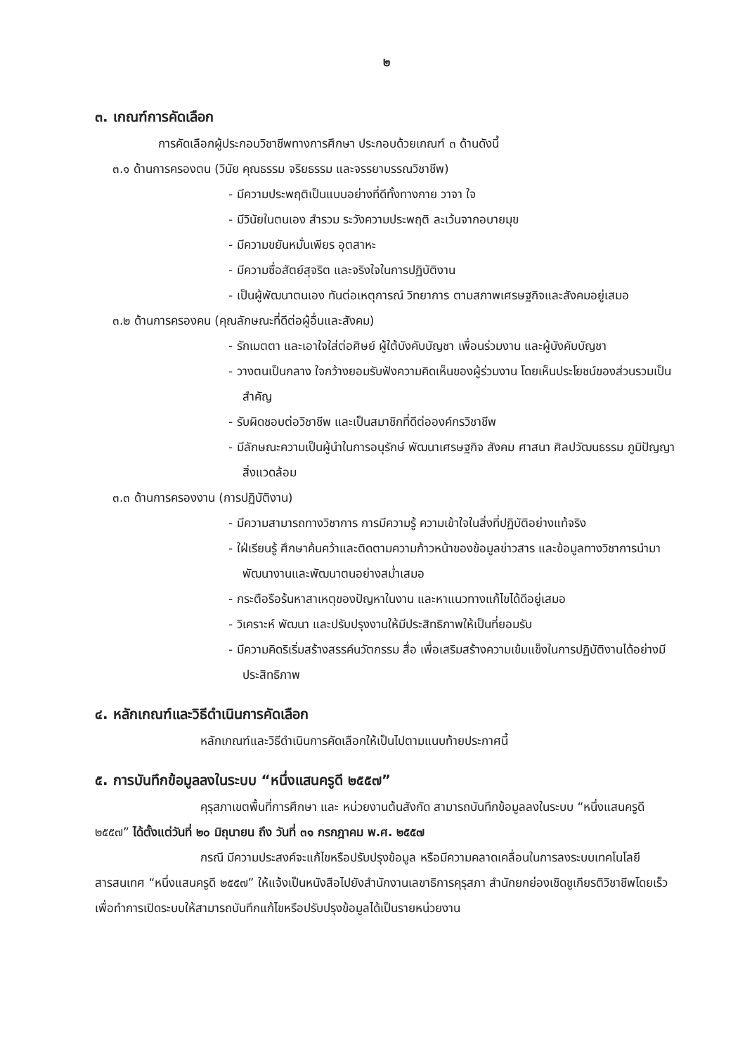๒
๓. เกณฑ์การคัดเลือก
การคัดเลือกผู้ประกอบวิชาชีพทางการศึกษา ประกอบด้วยเกณฑ์ ๓ ด้านดังนี้
๓.๑ ด้านการครองตน (วินัย คุณธรรม จริยธรรม และจรรยาบรรณวิชาชีพ)
- มีความประพฤติเป็นแบบอย่างที่ดีทั้งทางกาย วาจา ใจ
- มีวินัยในตนเอง สำรวม ระวังความประพฤติ ละเว้นจากอบายมุข
- มีความขยันหมั่นเพียร อุตสาหะ
- มีความซื่อสัตย์สุจริต และจริงใจในการปฏิบัติงาน
- เป็นผู้พัฒนาตนเอง ทันต่อเหตุการณ์ วิทยาการ ตามสภาพเศรษฐกิจและสังคมอยู่เสมอ
๓.๒ ด้านการครองคน (คุณลักษณะที่ดีต่อผู้อื่นและสังคม)
- รักเมตตา และเอาใจใส่ต่อศิษย์ ผู้ใต้บังคับบัญชา เพื่อนร่วมงาน และผู้บังคับบัญชา
- วางตนเป็นกลาง ใจกว้างยอมรับฟังความคิดเห็นของผู้ร่วมงาน โดยเห็นประโยชน์ของส่วนรวมเป็นสำคัญ
- รับผิดชอบต่อวิชาชีพ และเป็นสมาชิกที่ดีต่อองค์กรวิชาชีพ
- มีลักษณะความเป็นผู้นำในการอนุรักษ์ พัฒนาเศรษฐกิจ สังคม ศาสนา ศิลปวัฒนธรรม ภูมิปัญญา สิ่งแวดล้อม
๓.๓ ด้านการครองงาน (การปฏิบัติงาน)
- มีความสามารถทางวิชาการ การมีความรู้ ความเข้าใจในสิ่งที่ปฏิบัติอย่างแท้จริง
- ใฝ่เรียนรู้ ศึกษาค้นคว้าและติดตามความก้าวหน้าของข้อมูลข่าวสาร และข้อมูลทางวิชาการนำมาพัฒนางานและพัฒนาตนอย่างสม่ำเสมอ
- กระตือรือร้นหาสาเหตุของปัญหาในงาน และหาแนวทางแก้ไขได้ดีอยู่เสมอ
- วิเคราะห์ พัฒนา และปรับปรุงงานให้มีประสิทธิภาพให้เป็นที่ยอมรับ
- มีความคิดริเริ่มสร้างสรรค์นวัตกรรม สื่อ เพื่อเสริมสร้างความเข้มแข็งในการปฏิบัติงานได้อย่างมีประสิทธิภาพ
๔. หลักเกณฑ์และวิธีดำเนินการคัดเลือก
หลักเกณฑ์และวิธีดำเนินการคัดเลือกให้เป็นไปตามแนบท้ายประกาศนี้
๕. การบันทึกข้อมูลลงในระบบ “หนึ่งแสนครูดี ๒๕๕๗”
คุรุสภาเขตพื้นที่การศึกษา และ หน่วยงานต้นสังกัด สามารถบันทึกข้อมูลลงในระบบ “หนึ่งแสนครูดี ๒๕๕๗” ได้ตั้งแต่วันที่ ๒๐ มิถุนายน ถึง วันที่ ๓๑ กรกฎาคม พ.ศ. ๒๕๕๗
กรณี มีความประสงค์จะแก้ไขหรือปรับปรุงข้อมูล หรือมีความคลาดเคลื่อนในการลงระบบเทคโนโลยีสารสนเทศ “หนึ่งแสนครูดี ๒๕๕๗” ให้แจ้งเป็นหนังสือไปยังสำนักงานเลขาธิการคุรุสภา สำนักยกย่องเชิดชูเกียรติวิชาชีพโดยเร็ว เพื่อทำการเปิดระบบให้สามารถบันทึกแก้ไขหรือปรับปรุงข้อมูลได้เป็นรายหน่วยงาน